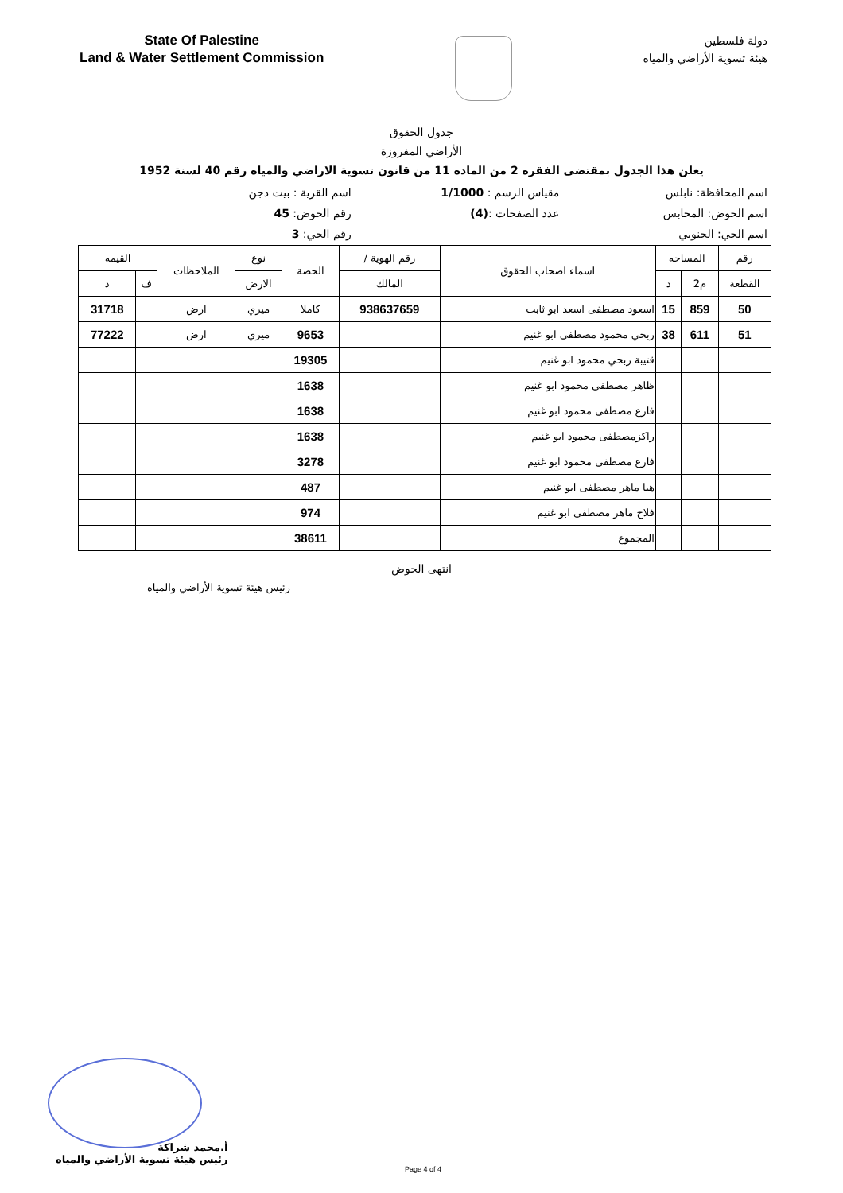State Of Palestine
Land & Water Settlement Commission
دولة فلسطين
هيئة تسوية الأراضي والمياه
جدول الحقوق
الأراضي المفروزة
يعلن هذا الجدول بمقتضى الفقره 2 من الماده 11 من قانون تسوية الاراضي والمياه رقم 40 لسنة 1952
اسم المحافظة: نابلس
مقياس الرسم : 1/1000
اسم القرية : بيت دجن
اسم الحوض: المحابس
عدد الصفحات :(4)
رقم الحوض: 45
اسم الحي: الجنوبي
رقم الحي: 3
| رقم | المساحه | | اسماء اصحاب الحقوق | رقم الهوية / | الحصة | نوع | الملاحظات | القيمه | |
| --- | --- | --- | --- | --- | --- | --- | --- | --- | --- |
| القطعة | م2 | د | | المالك | | الارض | | ف | د |
| 50 | 859 | 15 | اسعود مصطفى اسعد ابو ثابت | 938637659 | كاملا | ميري | ارض | | 31718 |
| 51 | 611 | 38 | ربحي محمود مصطفى ابو غنيم | | 9653 | ميري | ارض | | 77222 |
| | | | قتيبة ربحي محمود ابو غنيم | | 19305 | | | | |
| | | | ظاهر مصطفى محمود ابو غنيم | | 1638 | | | | |
| | | | فازع مصطفى محمود ابو غنيم | | 1638 | | | | |
| | | | راكزمصطفى محمود ابو غنيم | | 1638 | | | | |
| | | | فارع مصطفى محمود ابو غنيم | | 3278 | | | | |
| | | | هيا ماهر مصطفى ابو غنيم | | 487 | | | | |
| | | | فلاح ماهر مصطفى ابو غنيم | | 974 | | | | |
| | | | المجموع | | 38611 | | | | |
انتهى الحوض
رئيس هيئة تسوية الأراضي والمياه
أ.محمد شراكة
رئيس هيئة تسوية الأراضي والمياه
Page 4 of 4